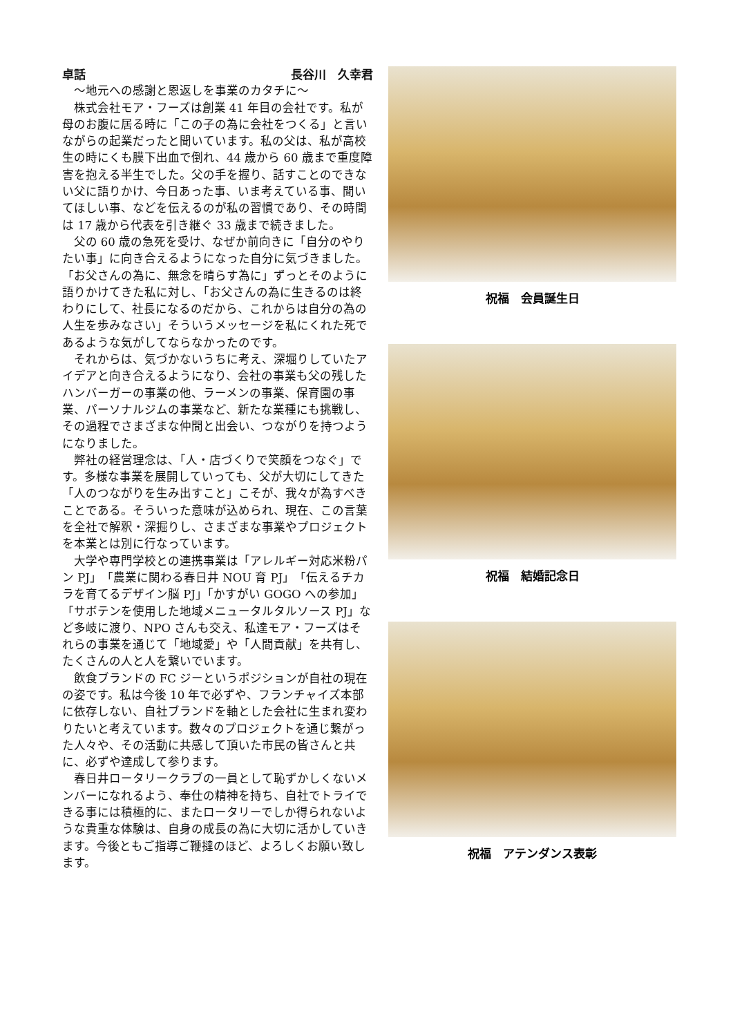卓話 長谷川　久幸君
〜地元への感謝と恩返しを事業のカタチに〜
株式会社モア・フーズは創業 41 年目の会社です。私が母のお腹に居る時に「この子の為に会社をつくる」と言いながらの起業だったと聞いています。私の父は、私が高校生の時にくも膜下出血で倒れ、44 歳から 60 歳まで重度障害を抱える半生でした。父の手を握り、話すことのできない父に語りかけ、今日あった事、いま考えている事、聞いてほしい事、などを伝えるのが私の習慣であり、その時間は 17 歳から代表を引き継ぐ 33 歳まで続きました。
父の 60 歳の急死を受け、なぜか前向きに「自分のやりたい事」に向き合えるようになった自分に気づきました。「お父さんの為に、無念を晴らす為に」ずっとそのように語りかけてきた私に対し、「お父さんの為に生きるのは終わりにして、社長になるのだから、これからは自分の為の人生を歩みなさい」そういうメッセージを私にくれた死であるような気がしてならなかったのです。
それからは、気づかないうちに考え、深堀りしていたアイデアと向き合えるようになり、会社の事業も父の残したハンバーガーの事業の他、ラーメンの事業、保育園の事業、パーソナルジムの事業など、新たな業種にも挑戦し、その過程でさまざまな仲間と出会い、つながりを持つようになりました。
弊社の経営理念は、「人・店づくりで笑顔をつなぐ」です。多様な事業を展開していっても、父が大切にしてきた「人のつながりを生み出すこと」こそが、我々が為すべきことである。そういった意味が込められ、現在、この言葉を全社で解釈・深掘りし、さまざまな事業やプロジェクトを本業とは別に行なっています。
大学や専門学校との連携事業は「アレルギー対応米粉パン PJ」「農業に関わる春日井 NOU 育 PJ」「伝えるチカラを育てるデザイン脳 PJ」「かすがい GOGO への参加」「サボテンを使用した地域メニュータルタルソース PJ」など多岐に渡り、NPO さんも交え、私達モア・フーズはそれらの事業を通じて「地域愛」や「人間貢献」を共有し、たくさんの人と人を繋いでいます。
飲食ブランドの FC ジーというポジションが自社の現在の姿です。私は今後 10 年で必ずや、フランチャイズ本部に依存しない、自社ブランドを軸とした会社に生まれ変わりたいと考えています。数々のプロジェクトを通じ繋がった人々や、その活動に共感して頂いた市民の皆さんと共に、必ずや達成して参ります。
春日井ロータリークラブの一員として恥ずかしくないメンバーになれるよう、奉仕の精神を持ち、自社でトライできる事には積極的に、またロータリーでしか得られないような貴重な体験は、自身の成長の為に大切に活かしていきます。今後ともご指導ご鞭撻のほど、よろしくお願い致します。
祝福　会員誕生日
祝福　結婚記念日
祝福　アテンダンス表彰